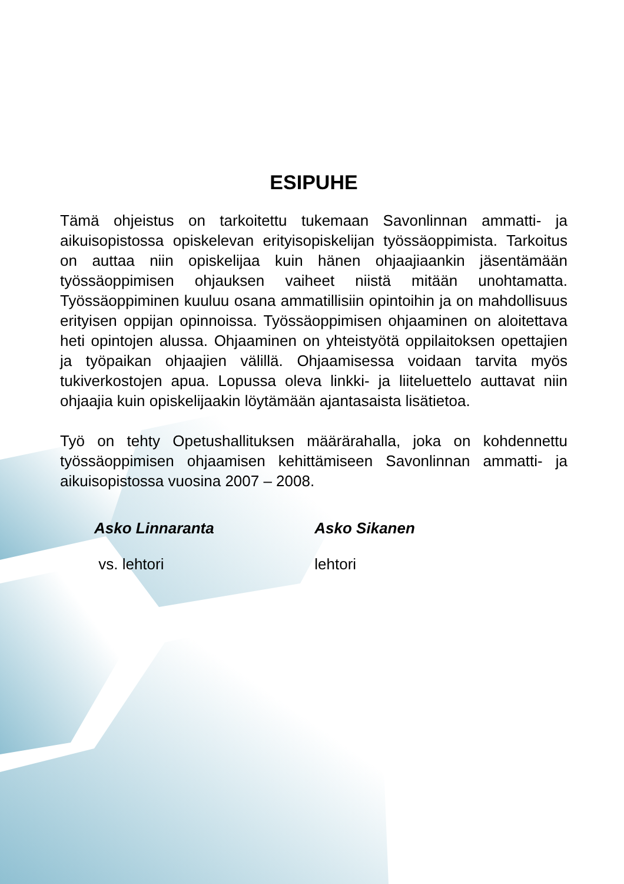ESIPUHE
Tämä ohjeistus on tarkoitettu tukemaan Savonlinnan ammatti- ja aikuisopistossa opiskelevan erityisopiskelijan työssäoppimista. Tarkoitus on auttaa niin opiskelijaa kuin hänen ohjaajiaankin jäsentämään työssäoppimisen ohjauksen vaiheet niistä mitään unohtamatta. Työssäoppiminen kuuluu osana ammatillisiin opintoihin ja on mahdollisuus erityisen oppijan opinnoissa. Työssäoppimisen ohjaaminen on aloitettava heti opintojen alussa. Ohjaaminen on yhteistyötä oppilaitoksen opettajien ja työpaikan ohjaajien välillä. Ohjaamisessa voidaan tarvita myös tukiverkostojen apua. Lopussa oleva linkki- ja liiteluettelo auttavat niin ohjaajia kuin opiskelijaakin löytämään ajantasaista lisätietoa.
Työ on tehty Opetushallituksen määrärahalla, joka on kohdennettu työssäoppimisen ohjaamisen kehittämiseen Savonlinnan ammatti- ja aikuisopistossa vuosina 2007 – 2008.
Asko Linnaranta
vs. lehtori
Asko Sikanen
lehtori